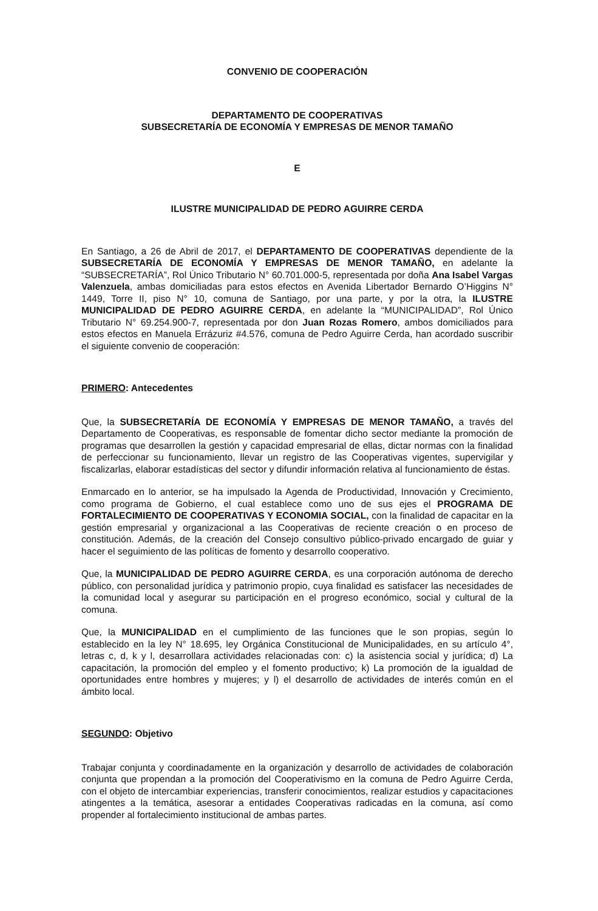CONVENIO DE COOPERACIÓN
DEPARTAMENTO DE COOPERATIVAS
SUBSECRETARÍA DE ECONOMÍA Y EMPRESAS DE MENOR TAMAÑO
E
ILUSTRE MUNICIPALIDAD DE PEDRO AGUIRRE CERDA
En Santiago, a 26 de Abril de 2017, el DEPARTAMENTO DE COOPERATIVAS dependiente de la SUBSECRETARÍA DE ECONOMÍA Y EMPRESAS DE MENOR TAMAÑO, en adelante la “SUBSECRETARÍA”, Rol Único Tributario N° 60.701.000-5, representada por doña Ana Isabel Vargas Valenzuela, ambas domiciliadas para estos efectos en Avenida Libertador Bernardo O’Higgins N° 1449, Torre II, piso N° 10, comuna de Santiago, por una parte, y por la otra, la ILUSTRE MUNICIPALIDAD DE PEDRO AGUIRRE CERDA, en adelante la “MUNICIPALIDAD”, Rol Único Tributario N° 69.254.900-7, representada por don Juan Rozas Romero, ambos domiciliados para estos efectos en Manuela Errázuriz #4.576, comuna de Pedro Aguirre Cerda, han acordado suscribir el siguiente convenio de cooperación:
PRIMERO: Antecedentes
Que, la SUBSECRETARÍA DE ECONOMÍA Y EMPRESAS DE MENOR TAMAÑO, a través del Departamento de Cooperativas, es responsable de fomentar dicho sector mediante la promoción de programas que desarrollen la gestión y capacidad empresarial de ellas, dictar normas con la finalidad de perfeccionar su funcionamiento, llevar un registro de las Cooperativas vigentes, supervigilar y fiscalizarlas, elaborar estadísticas del sector y difundir información relativa al funcionamiento de éstas.
Enmarcado en lo anterior, se ha impulsado la Agenda de Productividad, Innovación y Crecimiento, como programa de Gobierno, el cual establece como uno de sus ejes el PROGRAMA DE FORTALECIMIENTO DE COOPERATIVAS Y ECONOMIA SOCIAL, con la finalidad de capacitar en la gestión empresarial y organizacional a las Cooperativas de reciente creación o en proceso de constitución. Además, de la creación del Consejo consultivo público-privado encargado de guiar y hacer el seguimiento de las políticas de fomento y desarrollo cooperativo.
Que, la MUNICIPALIDAD DE PEDRO AGUIRRE CERDA, es una corporación autónoma de derecho público, con personalidad jurídica y patrimonio propio, cuya finalidad es satisfacer las necesidades de la comunidad local y asegurar su participación en el progreso económico, social y cultural de la comuna.
Que, la MUNICIPALIDAD en el cumplimiento de las funciones que le son propias, según lo establecido en la ley N° 18.695, ley Orgánica Constitucional de Municipalidades, en su artículo 4°, letras c, d, k y l, desarrollara actividades relacionadas con: c) la asistencia social y jurídica; d) La capacitación, la promoción del empleo y el fomento productivo; k) La promoción de la igualdad de oportunidades entre hombres y mujeres; y l) el desarrollo de actividades de interés común en el ámbito local.
SEGUNDO: Objetivo
Trabajar conjunta y coordinadamente en la organización y desarrollo de actividades de colaboración conjunta que propendan a la promoción del Cooperativismo en la comuna de Pedro Aguirre Cerda, con el objeto de intercambiar experiencias, transferir conocimientos, realizar estudios y capacitaciones atingentes a la temática, asesorar a entidades Cooperativas radicadas en la comuna, así como propender al fortalecimiento institucional de ambas partes.